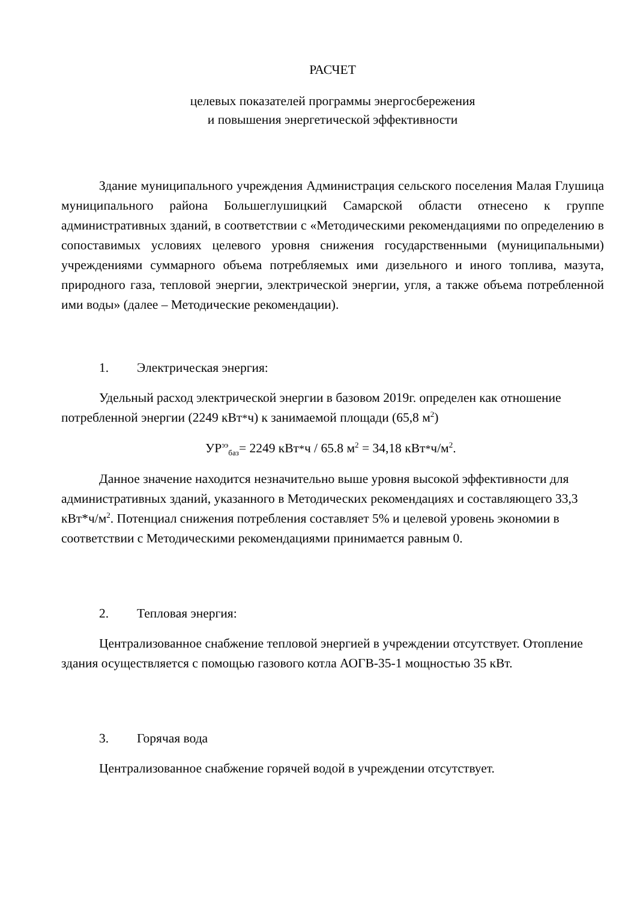РАСЧЕТ
целевых показателей программы энергосбережения
и повышения энергетической эффективности
Здание муниципального учреждения Администрация сельского поселения Малая Глушица муниципального района Большеглушицкий Самарской области отнесено к группе административных зданий, в соответствии с «Методическими рекомендациями по определению в сопоставимых условиях целевого уровня снижения государственными (муниципальными) учреждениями суммарного объема потребляемых ими дизельного и иного топлива, мазута, природного газа, тепловой энергии, электрической энергии, угля, а также объема потребленной ими воды» (далее – Методические рекомендации).
1. Электрическая энергия:
Удельный расход электрической энергии в базовом 2019г. определен как отношение потребленной энергии (2249 кВт*ч) к занимаемой площади (65,8 м<sup>2</sup>)
УР<sup>ээ</sup><sub>баз</sub>= 2249 кВт*ч / 65.8 м<sup>2</sup> = 34,18 кВт*ч/м<sup>2</sup>.
Данное значение находится незначительно выше уровня высокой эффективности для административных зданий, указанного в Методических рекомендациях и составляющего 33,3 кВт*ч/м<sup>2</sup>. Потенциал снижения потребления составляет 5% и целевой уровень экономии в соответствии с Методическими рекомендациями принимается равным 0.
2. Тепловая энергия:
Централизованное снабжение тепловой энергией в учреждении отсутствует. Отопление здания осуществляется с помощью газового котла АОГВ-35-1 мощностью 35 кВт.
3. Горячая вода
Централизованное снабжение горячей водой в учреждении отсутствует.